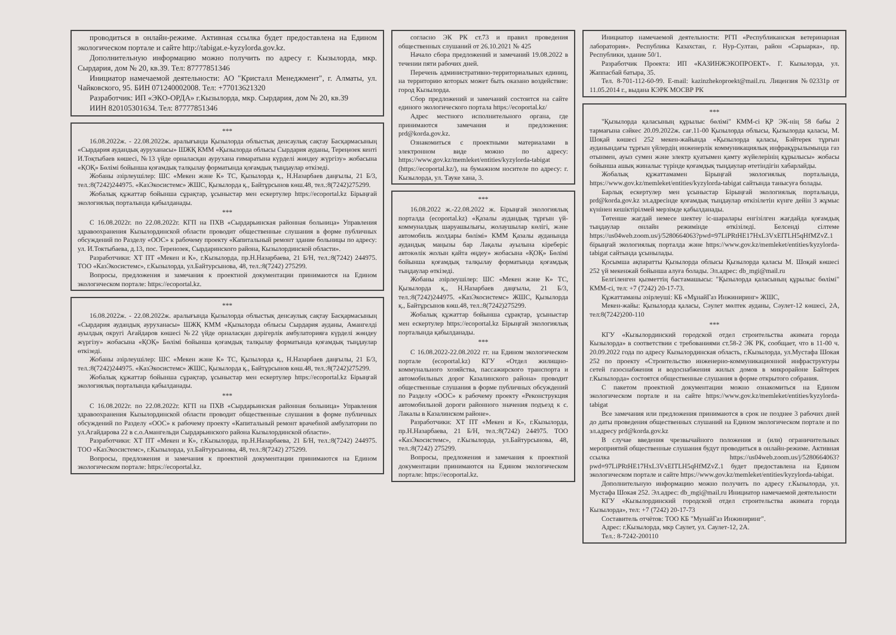проводиться в онлайн-режиме. Активная ссылка будет предоставлена на Едином экологическом портале и сайте http://tabigat.e-kyzylorda.gov.kz.
Дополнительную информацию можно получить по адресу г. Кызылорда, мкр. Сырдария, дом № 20, кв.39. Тел: 87777851346
Инициатор намечаемой деятельности: АО "Кристалл Менеджмент", г. Алматы, ул. Чайковского, 95. БИН 071240002008. Тел: +77013621320
Разработчик: ИП «ЭКО-ОРДА» г.Кызылорда, мкр. Сырдария, дом № 20, кв.39
ИИН 820105301634. Тел: 87777851346
***
16.08.2022ж. - 22.08.2022ж. аралығында Қызылорда облыстық денсаулық сақтау Басқармасының «Сырдария аудандық ауруханасы» ШЖҚ КММ «Қызылорда облысы Сырдария ауданы, Тереңөзек кенті И.Тоқтыбаев көшесі, №13 үйде орналасқан аурухана ғимаратына күрделі жөндеу жүргізу» жобасына «ҚОҚ» Бөлімі бойынша қоғамдық талқылау форматында қоғамдық тыңдаулар өткізеді.
Жобаны әзірлеушілер: ШС «Мекен және К» ТС, Қызылорда қ., Н.Назарбаев даңғылы, 21 Б/3, тел.:8(7242)244975. «КазЭкосистемс» ЖШС, Қызылорда қ., Байтұрсынов көш.48, тел.:8(7242)275299.
Жобалық құжаттар бойынша сұрақтар, ұсыныстар мен ескертулер https://ecoportal.kz Бірыңғай экологиялық порталында қабылданады.
***
С 16.08.2022г. по 22.08.2022г. КГП на ПХВ «Сырдарьинская районная больница» Управления здравоохранения Кызылординской области проводит общественные слушания в форме публичных обсуждений по Разделу «ООС» к рабочему проекту «Капитальный ремонт здание больницы по адресу: ул. И.Токтыбаева, д.13, пос. Теренозек, Сырдаринского района, Кызылординской области».
Разработчики: ХТ ПТ «Мекен и К», г.Кызылорда, пр.Н.Назарбаева, 21 Б/Н, тел.:8(7242) 244975. ТОО «КазЭкосистемс», г.Кызылорда, ул.Байтурсынова, 48, тел.:8(7242) 275299.
Вопросы, предложения и замечания к проектной документации принимаются на Едином экологическом портале: https://ecoportal.kz.
***
16.08.2022ж. - 22.08.2022ж. аралығында Қызылорда облыстық денсаулық сақтау Басқармасының «Сырдария аудандық ауруханасы» ШЖҚ КММ «Қызылорда облысы Сырдария ауданы, Амангелді ауылдық округі Ағайдаров көшесі №22 үйде орналасқан дәрігерлік амбулаторияға күрделі жөндеу жүргізу» жобасына «ҚОҚ» Бөлімі бойынша қоғамдық талқылау форматында қоғамдық тыңдаулар өткізеді.
Жобаны әзірлеушілер: ШС «Мекен және К» ТС, Қызылорда қ., Н.Назарбаев даңғылы, 21 Б/3, тел.:8(7242)244975. «КазЭкосистемс» ЖШС, Қызылорда қ., Байтұрсынов көш.48, тел.:8(7242)275299.
Жобалық құжаттар бойынша сұрақтар, ұсыныстар мен ескертулер https://ecoportal.kz Бірыңғай экологиялық порталында қабылданады.
***
С 16.08.2022г. по 22.08.2022г. КГП на ПХВ «Сырдарьинская районная больница» Управления здравоохранения Кызылординской области проводит общественные слушания в форме публичных обсуждений по Разделу «ООС» к рабочему проекту «Капитальный ремонт врачебной амбулатории по ул.Агайдарова 22 в с.о.Амангельди Сырдарьинского района Кызылординской области».
Разработчики: ХТ ПТ «Мекен и К», г.Кызылорда, пр.Н.Назарбаева, 21 Б/Н, тел.:8(7242) 244975. ТОО «КазЭкосистемс», г.Кызылорда, ул.Байтурсынова, 48, тел.:8(7242) 275299.
Вопросы, предложения и замечания к проектной документации принимаются на Едином экологическом портале: https://ecoportal.kz.
согласно ЭК РК ст.73 и правил проведения общественных слушаний от 26.10.2021 № 425
Начало сбора предложений и замечаний 19.08.2022 в течении пяти рабочих дней.
Перечень административно-территориальных единиц, на территорию которых может быть оказано воздействие: город Кызылорда.
Сбор предложений и замечаний состоится на сайте единого экологического портала https://ecoportal.kz/
Адрес местного исполнительного органа, где принимаются замечания и предложения: prd@korda.gov.kz.
Ознакомиться с проектными материалами в электронном виде можно по адресу: https://www.gov.kz/memleket/entities/kyzylorda-tabigat (https://ecoportal.kz/), на бумажном носителе по адресу: г. Кызылорда, ул. Тауке хана, 3.
***
16.08.2022 ж.-22.08.2022 ж. Бірыңғай экологиялық порталда (ecoportal.kz) «Қазалы аудандық тұрғын үй-коммуналдық шаруашылығы, жолаушылар көлігі, және автомобиль жолдары бөлімі» КММ Қазалы ауданында аудандық маңызы бар Лақалы ауылына кіреберіс автокөлік жолын қайта өңдеу» жобасына «ҚОҚ» Бөлімі бойынша қоғамдық талқылау форматында қоғамдық тыңдаулар өткізеді.
Жобаны әзірлеушілер: ШС «Мекен және К» ТС, Қызылорда қ., Н.Назарбаев даңғылы, 21 Б/3, тел.:8(7242)244975. «КазЭкосистемс» ЖШС, Қызылорда қ., Байтұрсынов көш.48, тел.:8(7242)275299.
Жобалық құжаттар бойынша сұрақтар, ұсыныстар мен ескертулер https://ecoportal.kz Бірыңғай экологиялық порталында қабылданады.
***
С 16.08.2022-22.08.2022 гг. на Едином экологическом портале (ecoportal.kz) КГУ «Отдел жилищно-коммунального хозяйства, пассажирского транспорта и автомобильных дорог Казалинского района» проводит общественные слушания в форме публичных обсуждений по Разделу «ООС» к рабочему проекту «Реконструкция автомобильной дороги районного значения подъезд к с. Лакалы в Казалинском районе».
Разработчики: ХТ ПТ «Мекен и К», г.Кызылорда, пр.Н.Назарбаева, 21 Б/Н, тел.:8(7242) 244975. ТОО «КазЭкосистемс», г.Кызылорда, ул.Байтурсынова, 48, тел.:8(7242) 275299.
Вопросы, предложения и замечания к проектной документации принимаются на Едином экологическом портале: https://ecoportal.kz.
Инициатор намечаемой деятельности: РГП «Республиканская ветеринарная лаборатория». Республика Казахстан, г. Нур-Султан, район «Сарыарка», пр. Республики, здание 50/1.
Разработчик Проекта: ИП «КАЗИНЖЭКОПРОЕКТ». Г. Кызылорда, ул. Жаппасбай батыра, 35.
Тел. 8-701-112-60-99. E-mail: kazinzhekoproekt@mail.ru. Лицензия №02331р от 11.05.2014 г., выдана КЭРК МОСВР РК
***
"Қызылорда қаласының құрылыс бөлімі" КММ-сі ҚР ЭК-нің 58 бабы 2 тармағына сәйкес 20.09.2022ж. сағ.11-00 Қызылорда облысы, Қызылорда қаласы, М. Шоқай көшесі 252 мекен-жайында «Қызылорда қаласы, Бәйтерек тұрғын ауданындағы тұрғын үйлердің инженерлік коммуникациялық инфрақұрылымында газ отынмен, ауыз сумен және электр қуатымен қамту жүйелерінің құрылысы» жобасы бойынша ашық жиналыс түрінде қоғамдық тыңдаулар өтетіндігін хабарлайды.
Жобалық құжаттамамен Бірыңғай экологиялық порталында, https://www.gov.kz/memleket/entities/kyzylorda-tabigat сайтында танысуға болады.
Барлық ескертулер мен ұсыныстар Бірыңғай экологиялық порталында, prd@korda.gov.kz эл.адресінде қоғамдық тыңдаулар өткізілетін күнге дейін 3 жұмыс күнінен кешіктірілмей мерзімде қабылданады.
Төтенше жағдай немесе шектеу іс-шаралары енгізілген жағдайда қоғамдық тыңдаулар онлайн режимінде өткізіледі. Белсенді сілтеме https://us04web.zoom.us/j/5280664063?pwd=97LiPRtHE17HxL3VxEITLH5qHfMZvZ.1 бірыңғай экологиялық порталда және https://www.gov.kz/memleket/entities/kyzylorda-tabigat сайтында ұсынылады.
Қосымша ақпаратты Қызылорда облысы Қызылорда қаласы М. Шоқай көшесі 252 үй мекенжай бойынша алуға болады. Эл.адрес: db_mgi@mail.ru
Белгіленген қызметтің бастамашысы: "Қызылорда қаласының құрылыс бөлімі" КММ-сі, тел: +7 (7242) 20-17-73.
Құжаттаманы әзірлеуші: КБ «МұнайГаз Инжиниринг» ЖШС,
Мекен-жайы: Қызылорда қаласы, Сәулет мөлтек ауданы, Сәулет-12 көшесі, 2А, тел:8(7242)200-110
***
КГУ «Кызылординский городской отдел строительства акимата города Кызылорда» в соответствии с требованиями ст.58-2 ЭК РК, сообщает, что в 11-00 ч. 20.09.2022 года по адресу Кызылординская область, г.Кызылорда, ул.Мустафа Шокая 252 по проекту «Строительство инженерно-коммуникационной инфраструктуры сетей газоснабжения и водоснабжения жилых домов в микрорайоне Байтерек г.Кызылорда» состоятся общественные слушания в форме открытого собрания.
С пакетом проектной документации можно ознакомиться на Едином экологическом портале и на сайте https://www.gov.kz/memleket/entities/kyzylorda-tabigat
Все замечания или предложения принимаются в срок не позднее 3 рабочих дней до даты проведения общественных слушаний на Едином экологическом портале и по эл.адресу prd@korda.gov.kz
В случае введения чрезвычайного положения и (или) ограничительных мероприятий общественные слушания будут проводиться в онлайн-режиме. Активная ссылка https://us04web.zoom.us/j/5280664063?pwd=97LiPRtHE17HxL3VxEITLH5qHfMZvZ.1 будет предоставлена на Едином экологическом портале и сайте https://www.gov.kz/memleket/entities/kyzylorda-tabigat.
Дополнительную информацию можно получить по адресу г.Кызылорда, ул. Мустафа Шокая 252. Эл.адрес: db_mgi@mail.ru Инициатор намечаемой деятельности
КГУ «Кызылординский городской отдел строительства акимата города Кызылорда», тел: +7 (7242) 20-17-73
Составитель отчётов: ТОО КБ "МунайГаз Инжиниринг".
Адрес: г.Кызылорда, мкр Саулет, ул. Саулет-12, 2А.
Тел.: 8-7242-200110